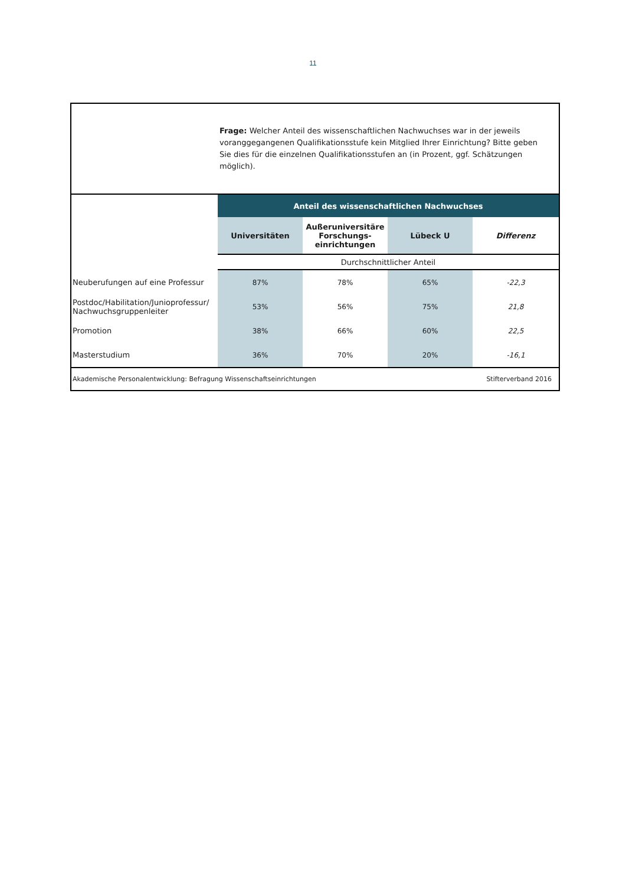11
Frage: Welcher Anteil des wissenschaftlichen Nachwuchses war in der jeweils voranggegangenen Qualifikationsstufe kein Mitglied Ihrer Einrichtung? Bitte geben Sie dies für die einzelnen Qualifikationsstufen an (in Prozent, ggf. Schätzungen möglich).
| | Anteil des wissenschaftlichen Nachwuchses | | | |
| | Universitäten | Außeruniversitäre Forschungs-einrichtungen | Lübeck U | Differenz |
| | Durchschnittlicher Anteil | | | |
| Neuberufungen auf eine Professur | 87% | 78% | 65% | -22,3 |
| Postdoc/Habilitation/Junioprofessur/ Nachwuchsgruppenleiter | 53% | 56% | 75% | 21,8 |
| Promotion | 38% | 66% | 60% | 22,5 |
| Masterstudium | 36% | 70% | 20% | -16,1 |
Akademische Personalentwicklung: Befragung Wissenschaftseinrichtungen Stifterverband 2016